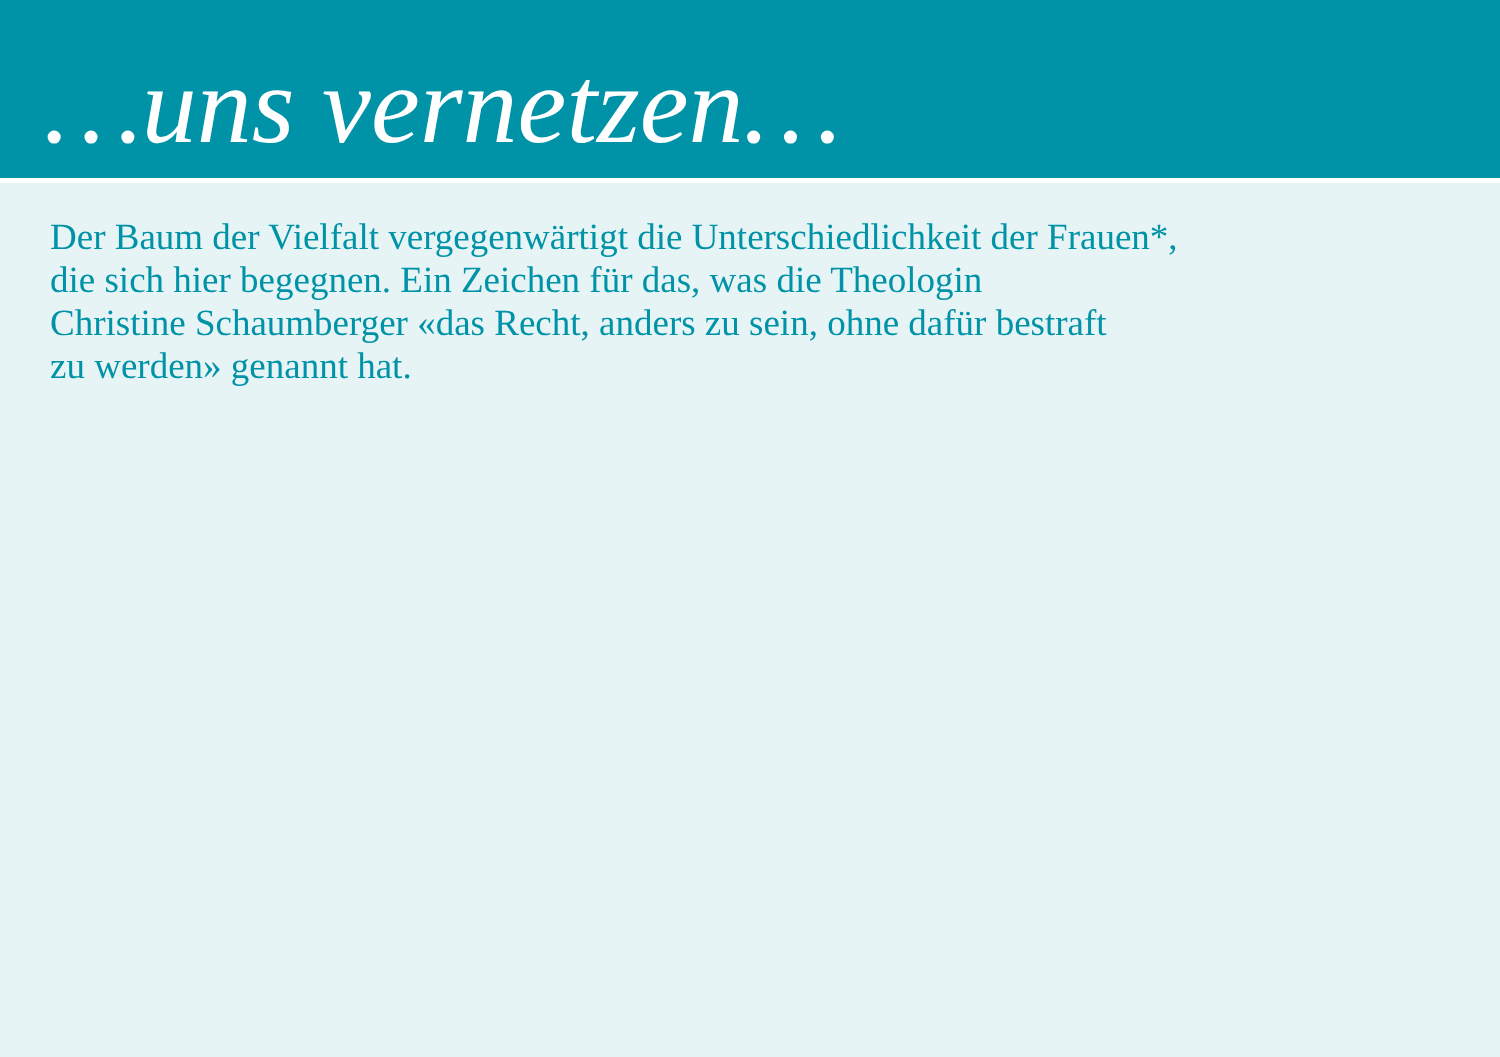…uns vernetzen…
Der Baum der Vielfalt vergegenwärtigt die Unterschiedlichkeit der Frauen*,
die sich hier begegnen. Ein Zeichen für das, was die Theologin
Christine Schaumberger «das Recht, anders zu sein, ohne dafür bestraft
zu werden» genannt hat.